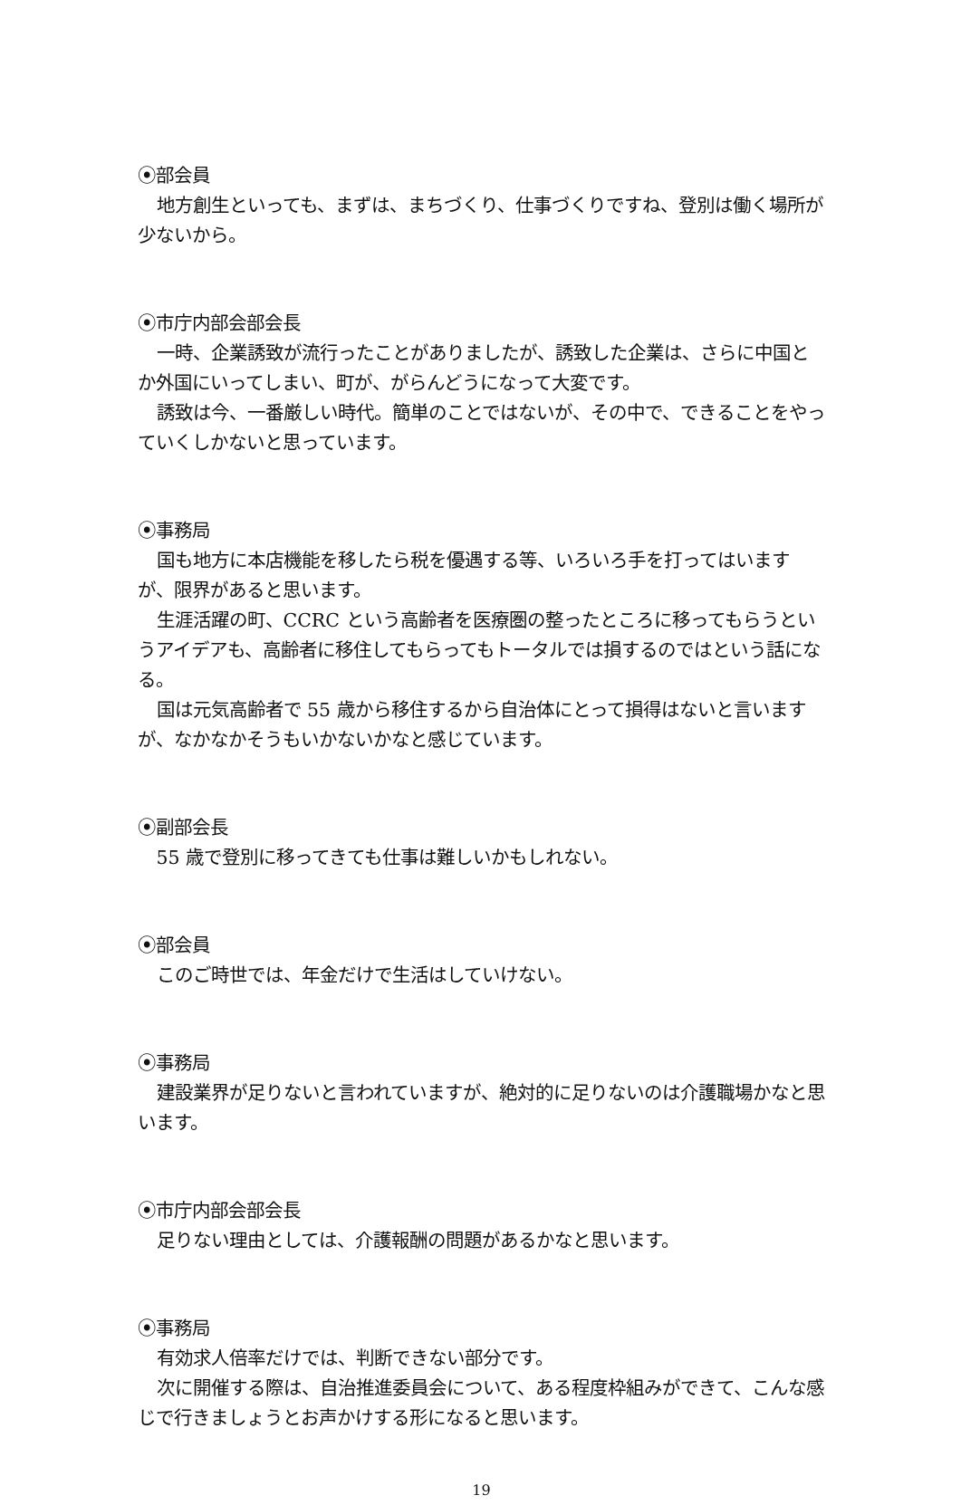⦿部会員
地方創生といっても、まずは、まちづくり、仕事づくりですね、登別は働く場所が少ないから。
⦿市庁内部会部会長
一時、企業誘致が流行ったことがありましたが、誘致した企業は、さらに中国とか外国にいってしまい、町が、がらんどうになって大変です。
誘致は今、一番厳しい時代。簡単のことではないが、その中で、できることをやっていくしかないと思っています。
⦿事務局
国も地方に本店機能を移したら税を優遇する等、いろいろ手を打ってはいますが、限界があると思います。
生涯活躍の町、CCRC という高齢者を医療圏の整ったところに移ってもらうというアイデアも、高齢者に移住してもらってもトータルでは損するのではという話になる。
国は元気高齢者で 55 歳から移住するから自治体にとって損得はないと言いますが、なかなかそうもいかないかなと感じています。
⦿副部会長
55 歳で登別に移ってきても仕事は難しいかもしれない。
⦿部会員
このご時世では、年金だけで生活はしていけない。
⦿事務局
建設業界が足りないと言われていますが、絶対的に足りないのは介護職場かなと思います。
⦿市庁内部会部会長
足りない理由としては、介護報酬の問題があるかなと思います。
⦿事務局
有効求人倍率だけでは、判断できない部分です。
次に開催する際は、自治推進委員会について、ある程度枠組みができて、こんな感じで行きましょうとお声かけする形になると思います。
19